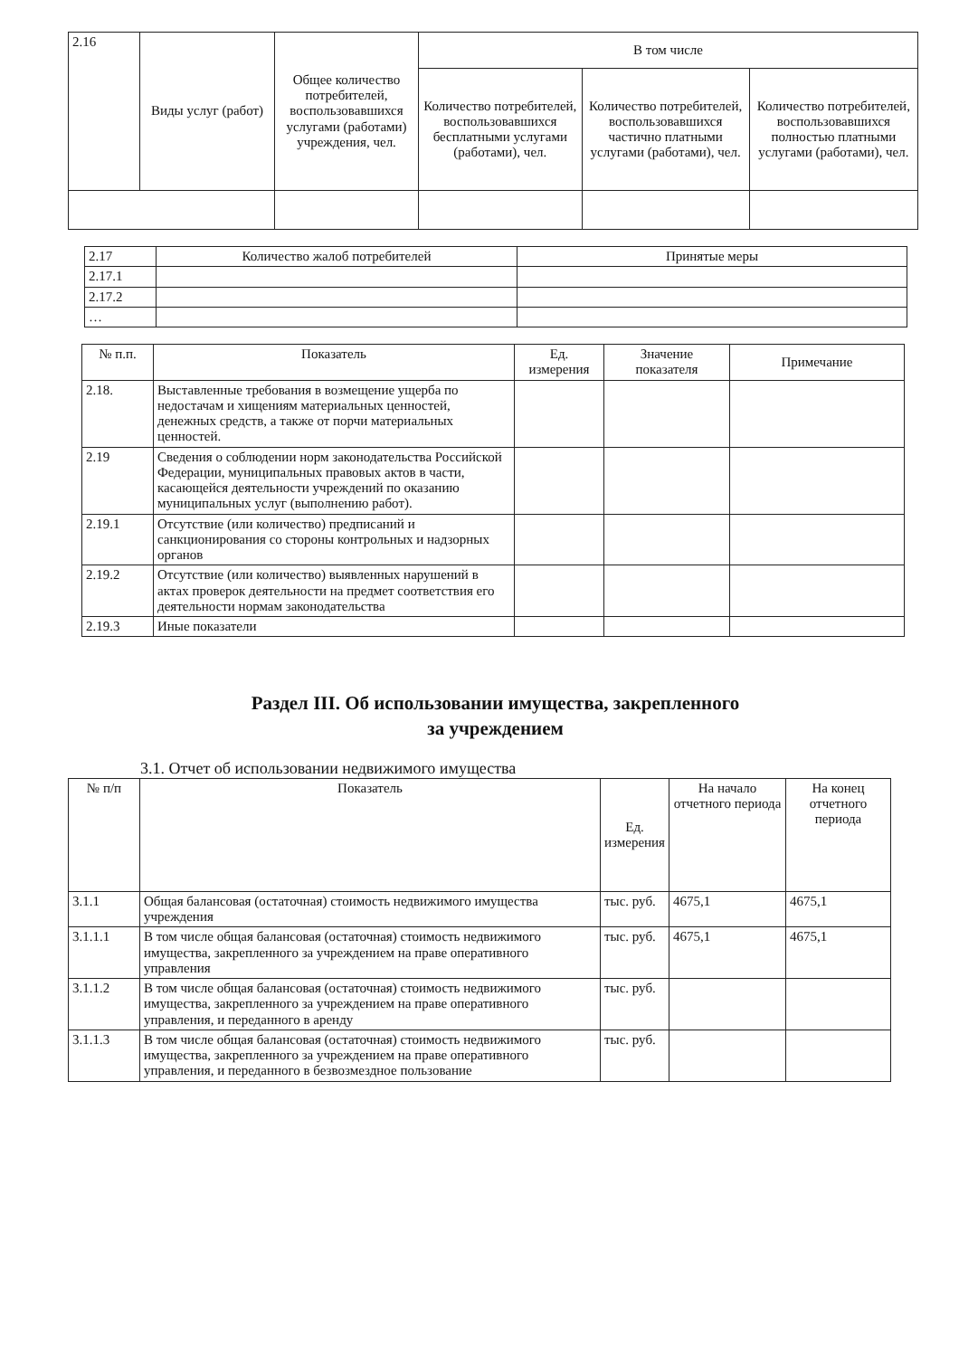| 2.16 | Виды услуг (работ) | Общее количество потребителей, воспользовавшихся услугами (работами) учреждения, чел. | В том числе | | |
| | | | Количество потребителей, воспользовавшихся бесплатными услугами (работами), чел. | Количество потребителей, воспользовавшихся частично платными услугами (работами), чел. | Количество потребителей, воспользовавшихся полностью платными услугами (работами), чел. |
| 2.17 | Количество жалоб потребителей | Принятые меры |
| 2.17.1 | | |
| 2.17.2 | | |
| … | | |
| № п.п. | Показатель | Ед. измерения | Значение показателя | Примечание |
| --- | --- | --- | --- | --- |
| 2.18. | Выставленные требования в возмещение ущерба по недостачам и хищениям материальных ценностей, денежных средств, а также от порчи материальных ценностей. | | | |
| 2.19 | Сведения о соблюдении норм законодательства Российской Федерации, муниципальных правовых актов в части, касающейся деятельности учреждений по оказанию муниципальных услуг (выполнению работ). | | | |
| 2.19.1 | Отсутствие (или количество) предписаний и санкционирования со стороны контрольных и надзорных органов | | | |
| 2.19.2 | Отсутствие (или количество) выявленных нарушений в актах проверок деятельности на предмет соответствия его деятельности нормам законодательства | | | |
| 2.19.3 | Иные показатели | | | |
Раздел III. Об использовании имущества, закрепленного
за учреждением
3.1. Отчет об использовании недвижимого имущества
| № п/п | Показатель | Ед. измерения | На начало отчетного периода | На конец отчетного периода |
| --- | --- | --- | --- | --- |
| 3.1.1 | Общая балансовая (остаточная) стоимость недвижимого имущества учреждения | тыс. руб. | 4675,1 | 4675,1 |
| 3.1.1.1 | В том числе общая балансовая (остаточная) стоимость недвижимого имущества, закрепленного за учреждением на праве оперативного управления | тыс. руб. | 4675,1 | 4675,1 |
| 3.1.1.2 | В том числе общая балансовая (остаточная) стоимость недвижимого имущества, закрепленного за учреждением на праве оперативного управления, и переданного в аренду | тыс. руб. | | |
| 3.1.1.3 | В том числе общая балансовая (остаточная) стоимость недвижимого имущества, закрепленного за учреждением на праве оперативного управления, и переданного в безвозмездное пользование | тыс. руб. | | |